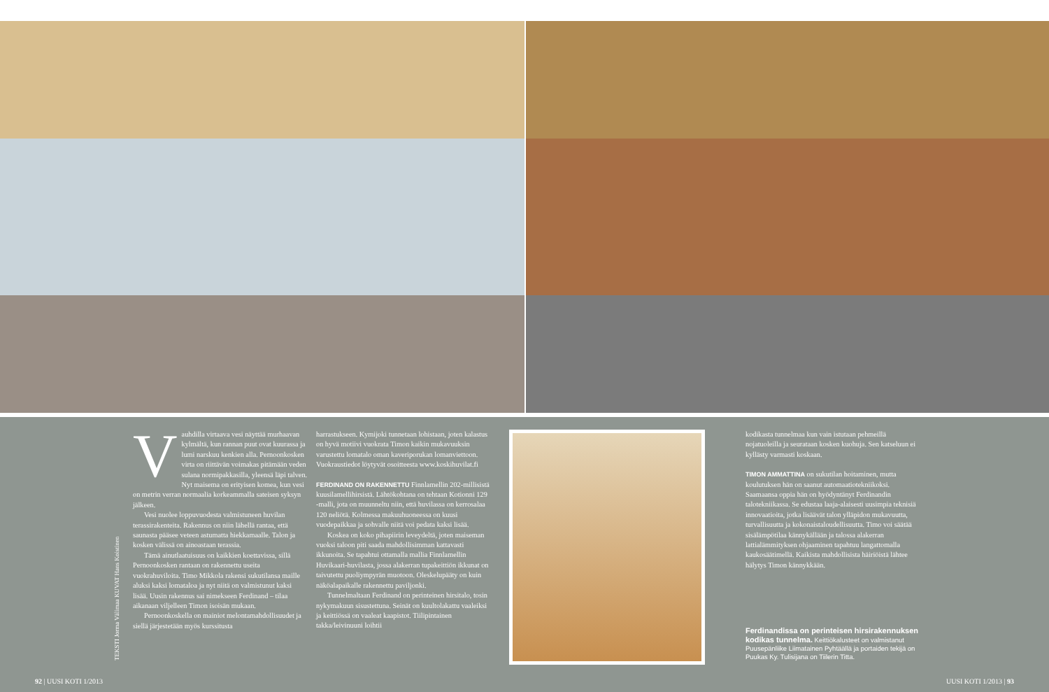TEKSTI Jorma Välimaa KUVAT Hans Koistinen
Vauhdilla virtaava vesi näyttää murhaavan kylmältä, kun rannan puut ovat kuurassa ja lumi narskuu kenkien alla. Pernoonkosken virta on riittävän voimakas pitämään veden sulana normipakkasilla, yleensä läpi talven. Nyt maisema on erityisen komea, kun vesi on metrin verran normaalia korkeammalla sateisen syksyn jälkeen.
Vesi nuolee loppuvuodesta valmistuneen huvilan terassirakenteita. Rakennus on niin lähellä rantaa, että saunasta pääsee veteen astumatta hiekkamaalle. Talon ja kosken välissä on ainoastaan terassia.
Tämä ainutlaatuisuus on kaikkien koettavissa, sillä Pernoonkosken rantaan on rakennettu useita vuokrahuviloita. Timo Mikkola rakensi sukutilansa maille aluksi kaksi lomataloa ja nyt niitä on valmistunut kaksi lisää. Uusin rakennus sai nimekseen Ferdinand – tilaa aikanaan viljelleen Timon isoisän mukaan.
Pernoonkoskella on mainiot melontamahdollisuudet ja siellä järjestetään myös kurssitusta
harrastukseen. Kymijoki tunnetaan lohistaan, joten kalastus on hyvä motiivi vuokrata Timon kaikin mukavuuksin varustettu lomatalo oman kaveriporukan lomanviettoon. Vuokraustiedot löytyvät osoitteesta www.koskihuvilat.fi
FERDINAND ON RAKENNETTU Finnlamellin 202-millisistä kuusilamellihirsistä. Lähtökohtana on tehtaan Kotionni 129 -malli, jota on muunneltu niin, että huvilassa on kerrosalaa 120 neliötä. Kolmessa makuuhuoneessa on kuusi vuodepaikkaa ja sohvalle niitä voi pedata kaksi lisää.
Koskea on koko pihapiirin leveydeltä, joten maiseman vuoksi taloon piti saada mahdollisimman kattavasti ikkunoita. Se tapahtui ottamalla mallia Finnlamellin Huvikaari-huvilasta, jossa alakerran tupakeittiön ikkunat on taivutettu puoliympyrän muotoon. Oleskelupääty on kuin näköalapaikalle rakennettu paviljonki.
Tunnelmaltaan Ferdinand on perinteinen hirsitalo, tosin nykymakuun sisustettuna. Seinät on kuultolakattu vaaleiksi ja keittiössä on vaaleat kaapistot. Tiilipintainen takka/leivinuuni loihtii
kodikasta tunnelmaa kun vain istutaan pehmeillä nojatuoleilla ja seurataan kosken kuohuja. Sen katseluun ei kyllästy varmasti koskaan.
TIMON AMMATTINA on sukutilan hoitaminen, mutta koulutuksen hän on saanut automaatiotekniikoksi. Saamaansa oppia hän on hyödyntänyt Ferdinandin talotekniikassa. Se edustaa laaja-alaisesti uusimpia teknisiä innovaatioita, jotka lisäävät talon ylläpidon mukavuutta, turvallisuutta ja kokonaistaloudellisuutta. Timo voi säätää sisälämpötilaa kännykällään ja talossa alakerran lattialämmityksen ohjaaminen tapahtuu langattomalla kaukosäätimellä. Kaikista mahdollisista häiriöistä lähtee hälytys Timon kännykkään.
Ferdinandissa on perinteisen hirsirakennuksen kodikas tunnelma. Keittiökalusteet on valmistanut Puusepänliike Liimatainen Pyhtäällä ja portaiden tekijä on Puukas Ky. Tulisijana on Tiilerin Titta.
92 | UUSI KOTI 1/2013 UUSI KOTI 1/2013 | 93